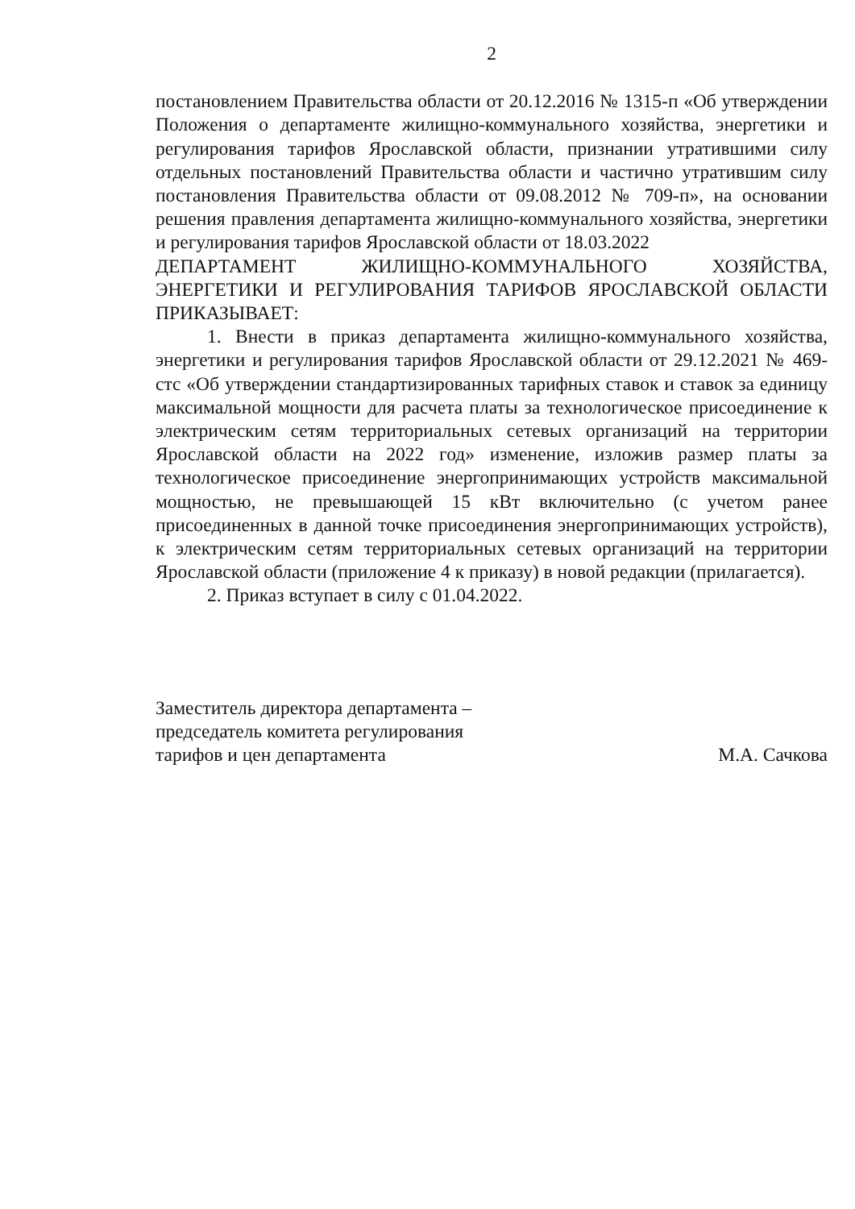2
постановлением Правительства области от 20.12.2016 № 1315-п «Об утверждении Положения о департаменте жилищно-коммунального хозяйства, энергетики и регулирования тарифов Ярославской области, признании утратившими силу отдельных постановлений Правительства области и частично утратившим силу постановления Правительства области от 09.08.2012 № 709-п», на основании решения правления департамента жилищно-коммунального хозяйства, энергетики и регулирования тарифов Ярославской области от 18.03.2022
ДЕПАРТАМЕНТ ЖИЛИЩНО-КОММУНАЛЬНОГО ХОЗЯЙСТВА, ЭНЕРГЕТИКИ И РЕГУЛИРОВАНИЯ ТАРИФОВ ЯРОСЛАВСКОЙ ОБЛАСТИ ПРИКАЗЫВАЕТ:
1. Внести в приказ департамента жилищно-коммунального хозяйства, энергетики и регулирования тарифов Ярославской области от 29.12.2021 № 469-стс «Об утверждении стандартизированных тарифных ставок и ставок за единицу максимальной мощности для расчета платы за технологическое присоединение к электрическим сетям территориальных сетевых организаций на территории Ярославской области на 2022 год» изменение, изложив размер платы за технологическое присоединение энергопринимающих устройств максимальной мощностью, не превышающей 15 кВт включительно (с учетом ранее присоединенных в данной точке присоединения энергопринимающих устройств), к электрическим сетям территориальных сетевых организаций на территории Ярославской области (приложение 4 к приказу) в новой редакции (прилагается).
2. Приказ вступает в силу с 01.04.2022.
Заместитель директора департамента –
председатель комитета регулирования
тарифов и цен департамента
М.А. Сачкова